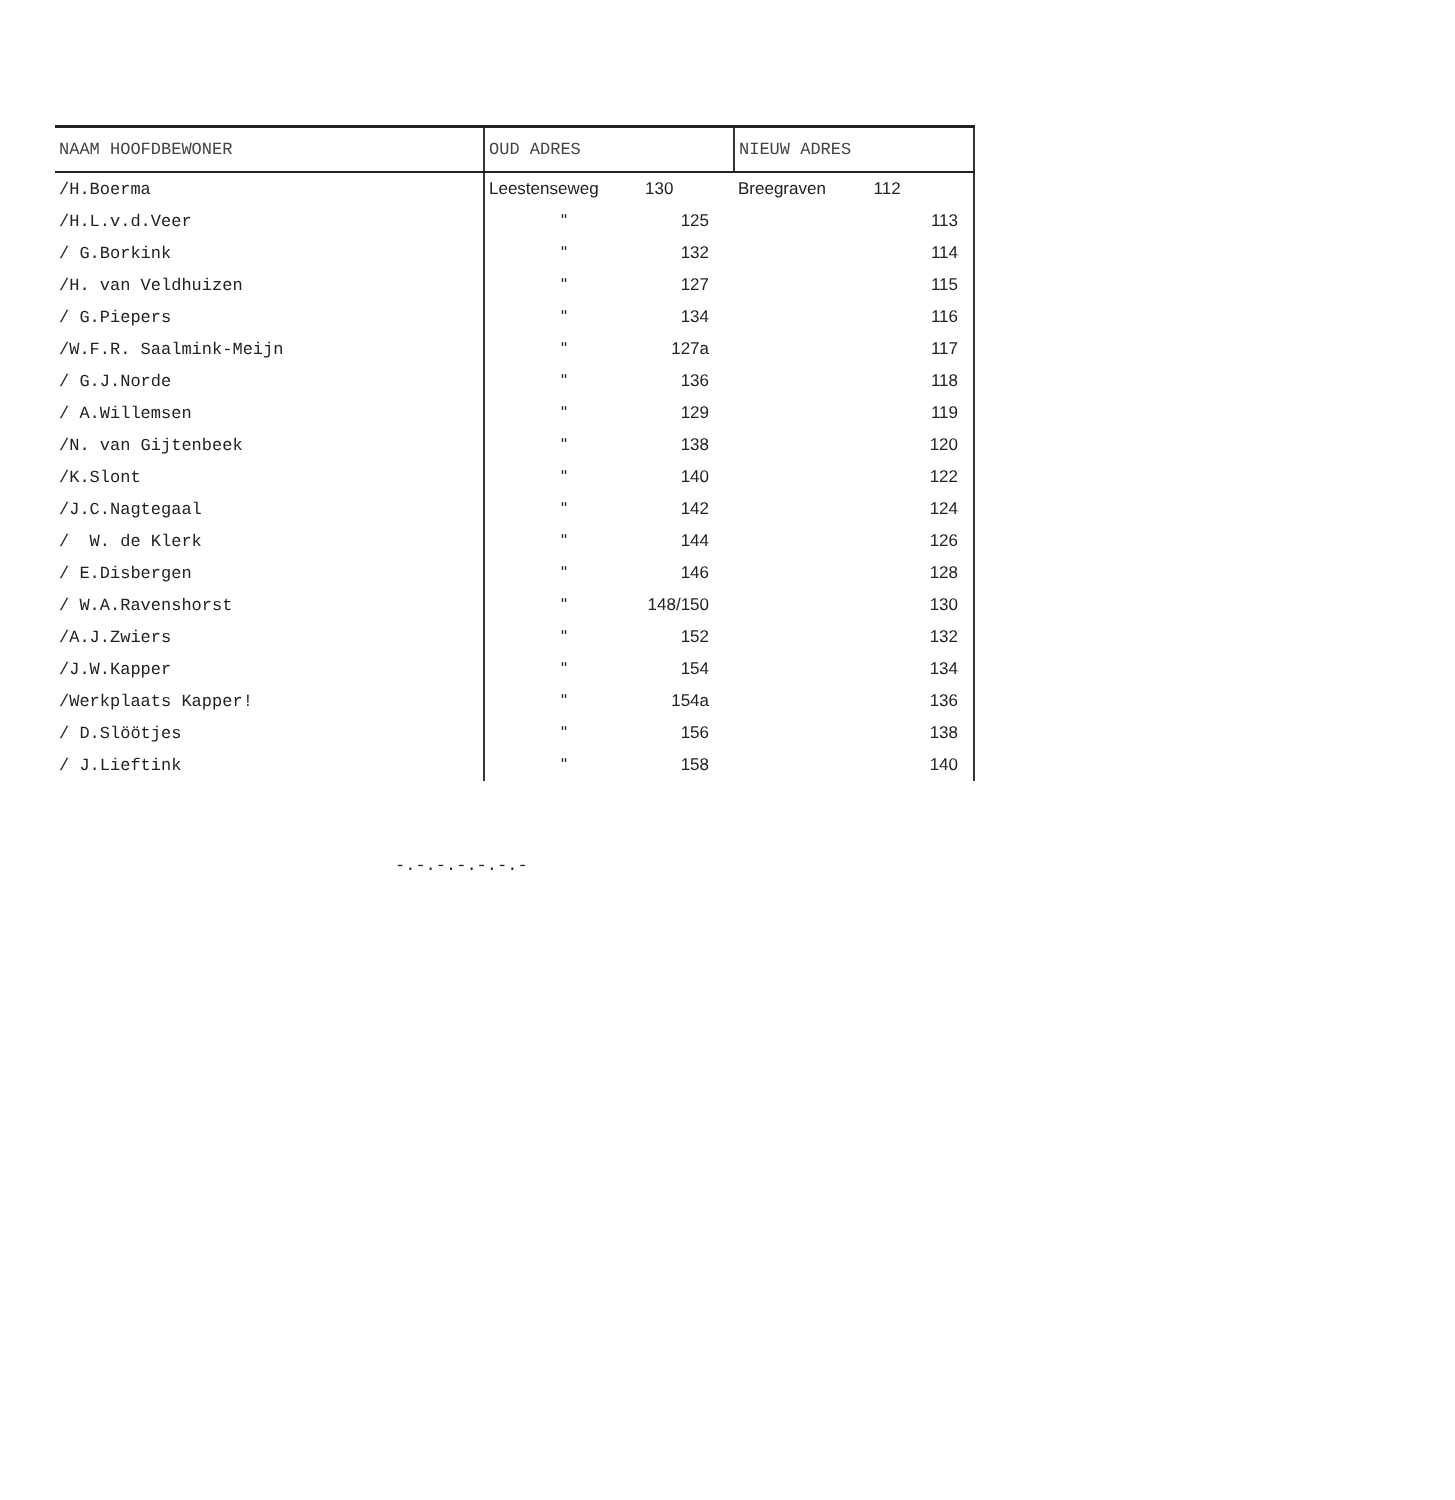| NAAM HOOFDBEWONER | OUD ADRES | NIEUW ADRES |
| --- | --- | --- |
| /H.Boerma | Leestenseweg 130 | Breegraven 112 |
| /H.L.v.d.Veer | " 125 | 113 |
| / G.Borkink | " 132 | 114 |
| /H. van Veldhuizen | " 127 | 115 |
| / G.Piepers | " 134 | 116 |
| /W.F.R. Saalmink-Meijn | " 127a | 117 |
| / G.J.Norde | " 136 | 118 |
| / A.Willemsen | " 129 | 119 |
| /N. van Gijtenbeek | " 138 | 120 |
| /K.Slont | " 140 | 122 |
| /J.C.Nagtegaal | " 142 | 124 |
| / W. de Klerk | " 144 | 126 |
| / E.Disbergen | " 146 | 128 |
| / W.A.Ravenshorst | " 148/150 | 130 |
| /A.J.Zwiers | " 152 | 132 |
| /J.W.Kapper | " 154 | 134 |
| /Werkplaats Kapper! | " 154a | 136 |
| / D.Slöötjes | " 156 | 138 |
| / J.Lieftink | " 158 | 140 |
-.-.-.-.-.-.-